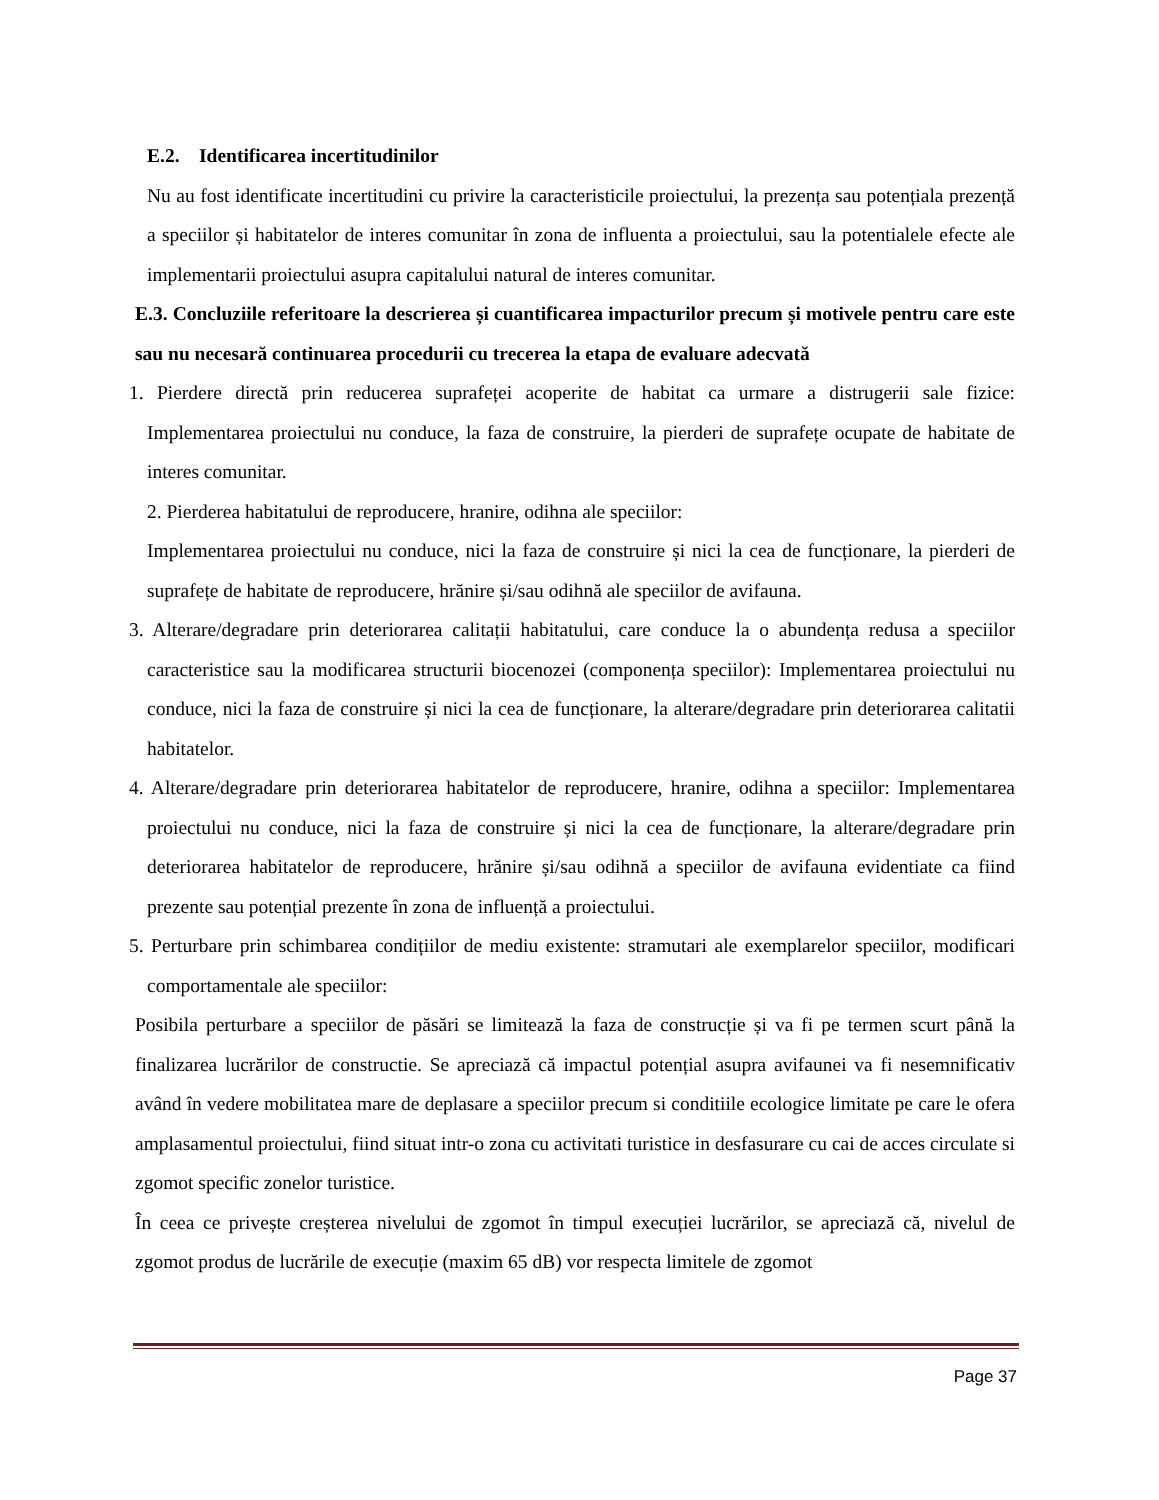E.2. Identificarea incertitudinilor
Nu au fost identificate incertitudini cu privire la caracteristicile proiectului, la prezența sau potențiala prezență a speciilor și habitatelor de interes comunitar în zona de influenta a proiectului, sau la potentialele efecte ale implementarii proiectului asupra capitalului natural de interes comunitar.
E.3. Concluziile referitoare la descrierea și cuantificarea impacturilor precum și motivele pentru care este sau nu necesară continuarea procedurii cu trecerea la etapa de evaluare adecvată
1. Pierdere directă prin reducerea suprafeței acoperite de habitat ca urmare a distrugerii sale fizice: Implementarea proiectului nu conduce, la faza de construire, la pierderi de suprafețe ocupate de habitate de interes comunitar.
2. Pierderea habitatului de reproducere, hranire, odihna ale speciilor:
Implementarea proiectului nu conduce, nici la faza de construire și nici la cea de funcționare, la pierderi de suprafețe de habitate de reproducere, hrănire și/sau odihnă ale speciilor de avifauna.
3. Alterare/degradare prin deteriorarea calitații habitatului, care conduce la o abundența redusa a speciilor caracteristice sau la modificarea structurii biocenozei (componența speciilor): Implementarea proiectului nu conduce, nici la faza de construire și nici la cea de funcționare, la alterare/degradare prin deteriorarea calitatii habitatelor.
4. Alterare/degradare prin deteriorarea habitatelor de reproducere, hranire, odihna a speciilor: Implementarea proiectului nu conduce, nici la faza de construire și nici la cea de funcționare, la alterare/degradare prin deteriorarea habitatelor de reproducere, hrănire și/sau odihnă a speciilor de avifauna evidentiate ca fiind prezente sau potențial prezente în zona de influență a proiectului.
5. Perturbare prin schimbarea condițiilor de mediu existente: stramutari ale exemplarelor speciilor, modificari comportamentale ale speciilor:
Posibila perturbare a speciilor de păsări se limitează la faza de construcție și va fi pe termen scurt până la finalizarea lucrărilor de constructie. Se apreciază că impactul potențial asupra avifaunei va fi nesemnificativ având în vedere mobilitatea mare de deplasare a speciilor precum si conditiile ecologice limitate pe care le ofera amplasamentul proiectului, fiind situat intr-o zona cu activitati turistice in desfasurare cu cai de acces circulate si zgomot specific zonelor turistice.
În ceea ce privește creșterea nivelului de zgomot în timpul execuției lucrărilor, se apreciază că, nivelul de zgomot produs de lucrările de execuție (maxim 65 dB) vor respecta limitele de zgomot
Page 37